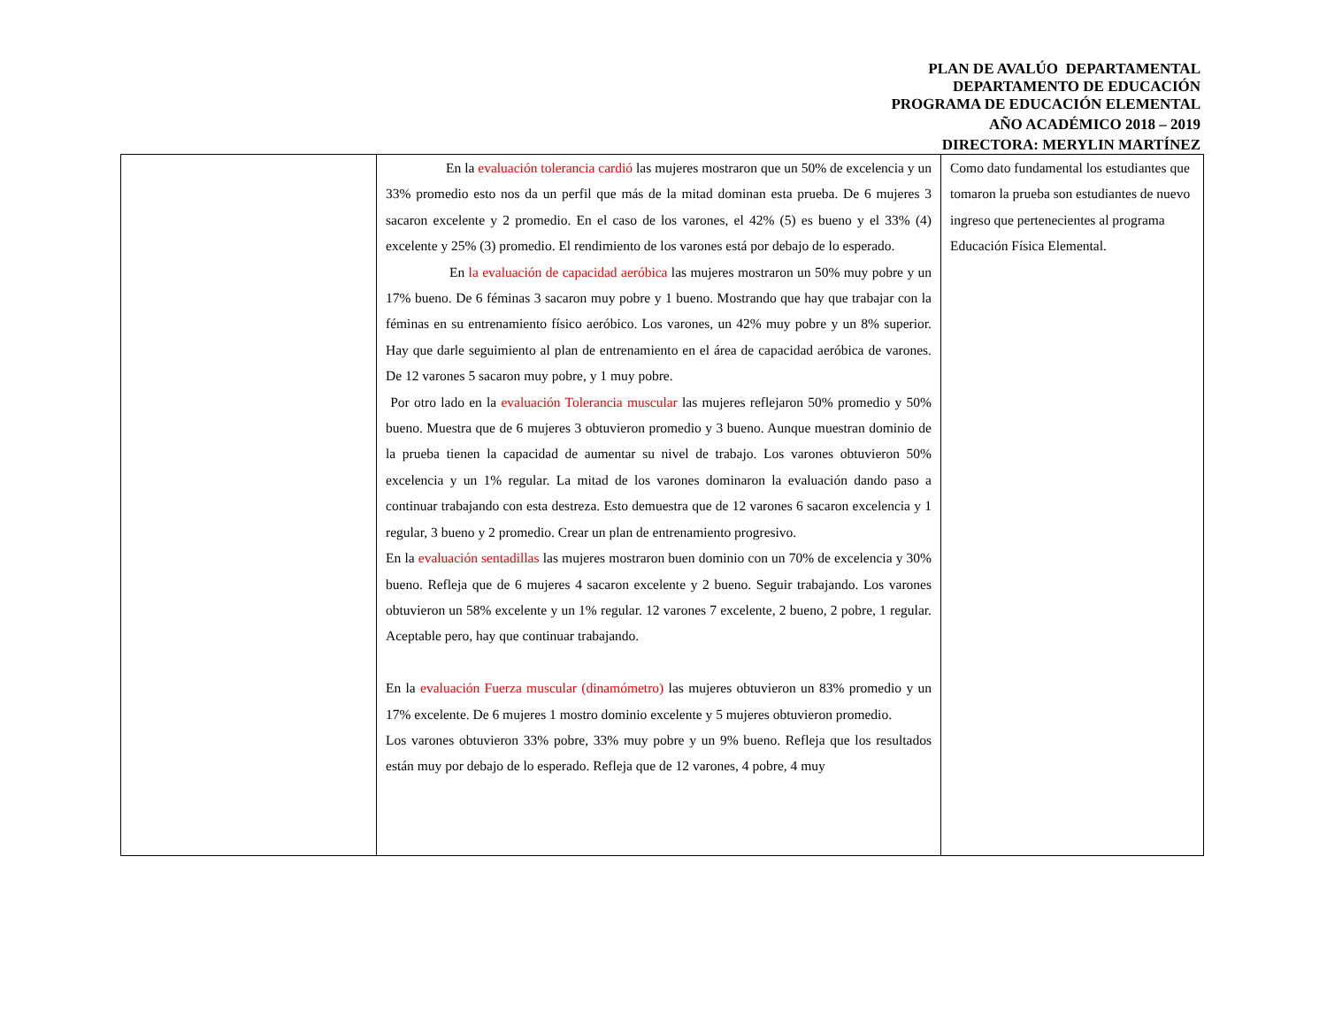PLAN DE AVALÚO DEPARTAMENTAL
DEPARTAMENTO DE EDUCACIÓN
PROGRAMA DE EDUCACIÓN ELEMENTAL
AÑO ACADÉMICO 2018 – 2019
DIRECTORA: MERYLIN MARTÍNEZ
| | En la evaluación tolerancia cardió las mujeres mostraron que un 50% de excelencia y un 33% promedio esto nos da un perfil que más de la mitad dominan esta prueba. De 6 mujeres 3 sacaron excelente y 2 promedio. En el caso de los varones, el 42% (5) es bueno y el 33% (4) excelente y 25% (3) promedio. El rendimiento de los varones está por debajo de lo esperado. En la evaluación de capacidad aeróbica las mujeres mostraron un 50% muy pobre y un 17% bueno. De 6 féminas 3 sacaron muy pobre y 1 bueno. Mostrando que hay que trabajar con la féminas en su entrenamiento físico aeróbico. Los varones, un 42% muy pobre y un 8% superior. Hay que darle seguimiento al plan de entrenamiento en el área de capacidad aeróbica de varones. De 12 varones 5 sacaron muy pobre, y 1 muy pobre. Por otro lado en la evaluación Tolerancia muscular las mujeres reflejaron 50% promedio y 50% bueno. Muestra que de 6 mujeres 3 obtuvieron promedio y 3 bueno. Aunque muestran dominio de la prueba tienen la capacidad de aumentar su nivel de trabajo. Los varones obtuvieron 50% excelencia y un 1% regular. La mitad de los varones dominaron la evaluación dando paso a continuar trabajando con esta destreza. Esto demuestra que de 12 varones 6 sacaron excelencia y 1 regular, 3 bueno y 2 promedio. Crear un plan de entrenamiento progresivo. En la evaluación sentadillas las mujeres mostraron buen dominio con un 70% de excelencia y 30% bueno. Refleja que de 6 mujeres 4 sacaron excelente y 2 bueno. Seguir trabajando. Los varones obtuvieron un 58% excelente y un 1% regular. 12 varones 7 excelente, 2 bueno, 2 pobre, 1 regular. Aceptable pero, hay que continuar trabajando. En la evaluación Fuerza muscular (dinamómetro) las mujeres obtuvieron un 83% promedio y un 17% excelente. De 6 mujeres 1 mostro dominio excelente y 5 mujeres obtuvieron promedio. Los varones obtuvieron 33% pobre, 33% muy pobre y un 9% bueno. Refleja que los resultados están muy por debajo de lo esperado. Refleja que de 12 varones, 4 pobre, 4 muy | Como dato fundamental los estudiantes que tomaron la prueba son estudiantes de nuevo ingreso que pertenecientes al programa Educación Física Elemental. |